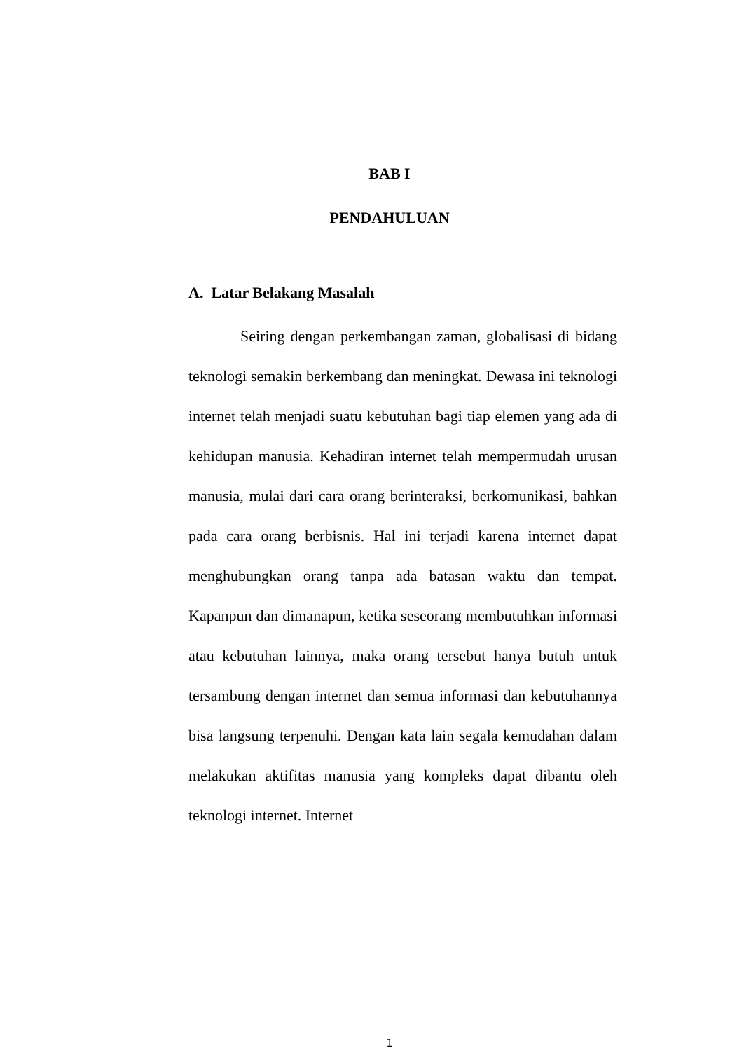BAB I
PENDAHULUAN
A. Latar Belakang Masalah
Seiring dengan perkembangan zaman, globalisasi di bidang teknologi semakin berkembang dan meningkat. Dewasa ini teknologi internet telah menjadi suatu kebutuhan bagi tiap elemen yang ada di kehidupan manusia. Kehadiran internet telah mempermudah urusan manusia, mulai dari cara orang berinteraksi, berkomunikasi, bahkan pada cara orang berbisnis. Hal ini terjadi karena internet dapat menghubungkan orang tanpa ada batasan waktu dan tempat. Kapanpun dan dimanapun, ketika seseorang membutuhkan informasi atau kebutuhan lainnya, maka orang tersebut hanya butuh untuk tersambung dengan internet dan semua informasi dan kebutuhannya bisa langsung terpenuhi. Dengan kata lain segala kemudahan dalam melakukan aktifitas manusia yang kompleks dapat dibantu oleh teknologi internet. Internet
1